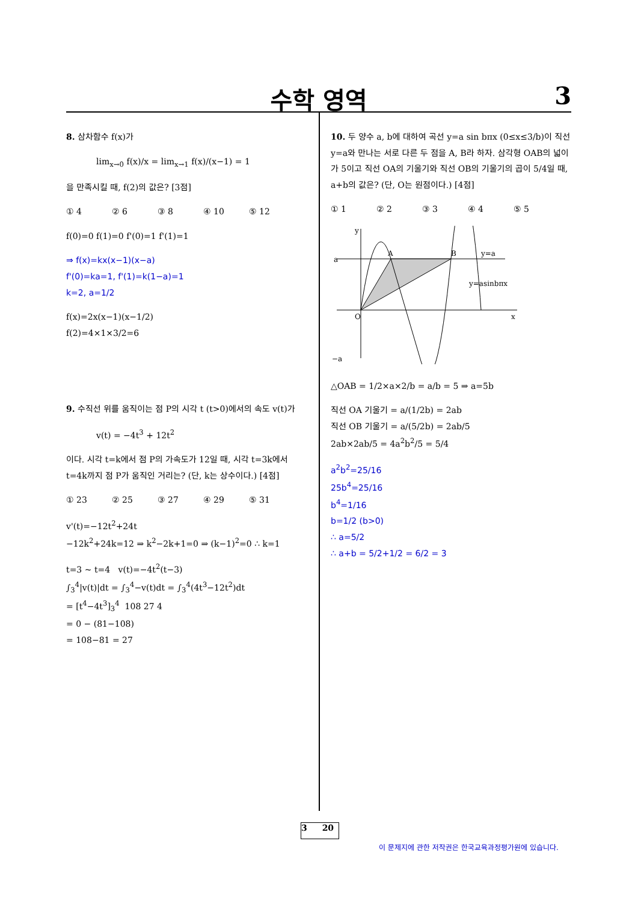수학 영역
3
8. 삼차함수 f(x)가
lim<sub>x→0</sub> f(x)/x = lim<sub>x→1</sub> f(x)/(x−1) = 1
을 만족시킬 때, f(2)의 값은? [3점]
① 4 ② 6 ③ 8 ④ 10 ⑤ 12
f(0)=0 f(1)=0 f'(0)=1 f'(1)=1
⇒ f(x)=kx(x−1)(x−a)
f'(0)=ka=1, f'(1)=k(1−a)=1
k=2, a=1/2
f(x)=2x(x−1)(x−1/2)
f(2)=4×1×3/2=6
9. 수직선 위를 움직이는 점 P의 시각 t (t>0)에서의 속도 v(t)가
v(t) = −4t<sup>3</sup> + 12t<sup>2</sup>
이다. 시각 t=k에서 점 P의 가속도가 12일 때, 시각 t=3k에서 t=4k까지 점 P가 움직인 거리는? (단, k는 상수이다.) [4점]
① 23 ② 25 ③ 27 ④ 29 ⑤ 31
v'(t)=−12t<sup>2</sup>+24t
−12k<sup>2</sup>+24k=12 ⇒ k<sup>2</sup>−2k+1=0 ⇒ (k−1)<sup>2</sup>=0 ∴ k=1
t=3 ~ t=4 v(t)=−4t<sup>2</sup>(t−3)
∫<sub>3</sub><sup>4</sup>|v(t)|dt = ∫<sub>3</sub><sup>4</sup>−v(t)dt = ∫<sub>3</sub><sup>4</sup>(4t<sup>3</sup>−12t<sup>2</sup>)dt
= [t<sup>4</sup>−4t<sup>3</sup>]<sub>3</sub><sup>4</sup> 108 27 4
= 0 − (81−108)
= 108−81 = 27
10. 두 양수 a, b에 대하여 곡선 y=a sin bπx (0≤x≤3/b)이 직선 y=a와 만나는 서로 다른 두 점을 A, B라 하자. 삼각형 OAB의 넓이가 5이고 직선 OA의 기울기와 직선 OB의 기울기의 곱이 5/4일 때, a+b의 값은? (단, O는 원점이다.) [4점]
① 1 ② 2 ③ 3 ④ 4 ⑤ 5
O
A
B
y=a
y=asinbπx
x
y
a
−a
△OAB = 1/2×a×2/b = a/b = 5 ⇒ a=5b
직선 OA 기울기 = a/(1/2b) = 2ab
직선 OB 기울기 = a/(5/2b) = 2ab/5
2ab×2ab/5 = 4a<sup>2</sup>b<sup>2</sup>/5 = 5/4
a<sup>2</sup>b<sup>2</sup>=25/16
25b<sup>4</sup>=25/16
b<sup>4</sup>=1/16
b=1/2 (b>0)
∴ a=5/2
∴ a+b = 5/2+1/2 = 6/2 = 3
3 20
이 문제지에 관한 저작권은 한국교육과정평가원에 있습니다.